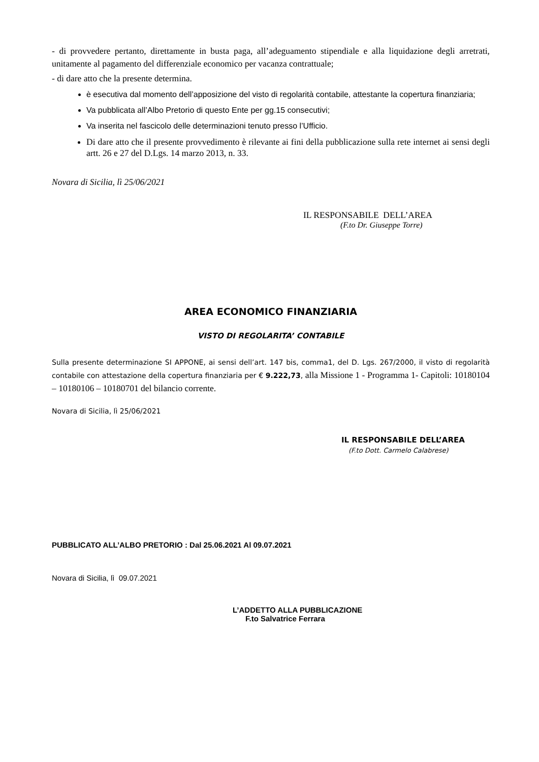- di provvedere pertanto, direttamente in busta paga, all’adeguamento stipendiale e alla liquidazione degli arretrati, unitamente al pagamento del differenziale economico per vacanza contrattuale;
- di dare atto che la presente determina.
è esecutiva dal momento dell’apposizione del visto di regolarità contabile, attestante la copertura finanziaria;
Va pubblicata all’Albo Pretorio di questo Ente per gg.15 consecutivi;
Va inserita nel fascicolo delle determinazioni tenuto presso l’Ufficio.
Di dare atto che il presente provvedimento è rilevante ai fini della pubblicazione sulla rete internet ai sensi degli artt. 26 e 27 del D.Lgs. 14 marzo 2013, n. 33.
Novara di Sicilia, lì 25/06/2021
IL RESPONSABILE DELL’AREA
(F.to Dr. Giuseppe Torre)
AREA ECONOMICO FINANZIARIA
VISTO DI REGOLARITA’ CONTABILE
Sulla presente determinazione SI APPONE, ai sensi dell’art. 147 bis, comma1, del D. Lgs. 267/2000, il visto di regolarità contabile con attestazione della copertura finanziaria per € 9.222,73, alla Missione 1 - Programma 1- Capitoli: 10180104 – 10180106 – 10180701 del bilancio corrente.
Novara di Sicilia, lì 25/06/2021
IL RESPONSABILE DELL’AREA
(F.to Dott. Carmelo Calabrese)
PUBBLICATO ALL’ALBO PRETORIO : Dal 25.06.2021 Al 09.07.2021
Novara di Sicilia, lì 09.07.2021
L’ADDETTO ALLA PUBBLICAZIONE
F.to Salvatrice Ferrara